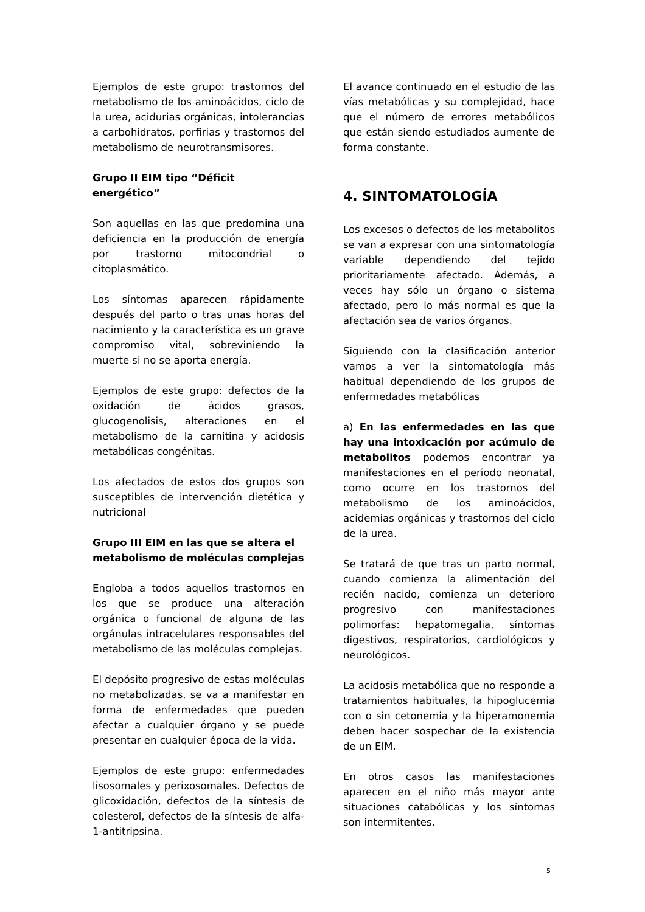Ejemplos de este grupo: trastornos del metabolismo de los aminoácidos, ciclo de la urea, acidurias orgánicas, intolerancias a carbohidratos, porfirias y trastornos del metabolismo de neurotransmisores.
Grupo II EIM tipo “Déficit energético”
Son aquellas en las que predomina una deficiencia en la producción de energía por trastorno mitocondrial o citoplasmático.
Los síntomas aparecen rápidamente después del parto o tras unas horas del nacimiento y la característica es un grave compromiso vital, sobreviniendo la muerte si no se aporta energía.
Ejemplos de este grupo: defectos de la oxidación de ácidos grasos, glucogenolisis, alteraciones en el metabolismo de la carnitina y acidosis metabólicas congénitas.
Los afectados de estos dos grupos son susceptibles de intervención dietética y nutricional
Grupo III EIM en las que se altera el metabolismo de moléculas complejas
Engloba a todos aquellos trastornos en los que se produce una alteración orgánica o funcional de alguna de las orgánulas intracelulares responsables del metabolismo de las moléculas complejas.
El depósito progresivo de estas moléculas no metabolizadas, se va a manifestar en forma de enfermedades que pueden afectar a cualquier órgano y se puede presentar en cualquier época de la vida.
Ejemplos de este grupo: enfermedades lisosomales y perixosomales. Defectos de glicoxidación, defectos de la síntesis de colesterol, defectos de la síntesis de alfa-1-antitripsina.
El avance continuado en el estudio de las vías metabólicas y su complejidad, hace que el número de errores metabólicos que están siendo estudiados aumente de forma constante.
4. SINTOMATOLOGÍA
Los excesos o defectos de los metabolitos se van a expresar con una sintomatología variable dependiendo del tejido prioritariamente afectado. Además, a veces hay sólo un órgano o sistema afectado, pero lo más normal es que la afectación sea de varios órganos.
Siguiendo con la clasificación anterior vamos a ver la sintomatología más habitual dependiendo de los grupos de enfermedades metabólicas
a) En las enfermedades en las que hay una intoxicación por acúmulo de metabolitos podemos encontrar ya manifestaciones en el periodo neonatal, como ocurre en los trastornos del metabolismo de los aminoácidos, acidemias orgánicas y trastornos del ciclo de la urea.
Se tratará de que tras un parto normal, cuando comienza la alimentación del recién nacido, comienza un deterioro progresivo con manifestaciones polimorfas: hepatomegalia, síntomas digestivos, respiratorios, cardiológicos y neurológicos.
La acidosis metabólica que no responde a tratamientos habituales, la hipoglucemia con o sin cetonemia y la hiperamonemia deben hacer sospechar de la existencia de un EIM.
En otros casos las manifestaciones aparecen en el niño más mayor ante situaciones catabólicas y los síntomas son intermitentes.
5